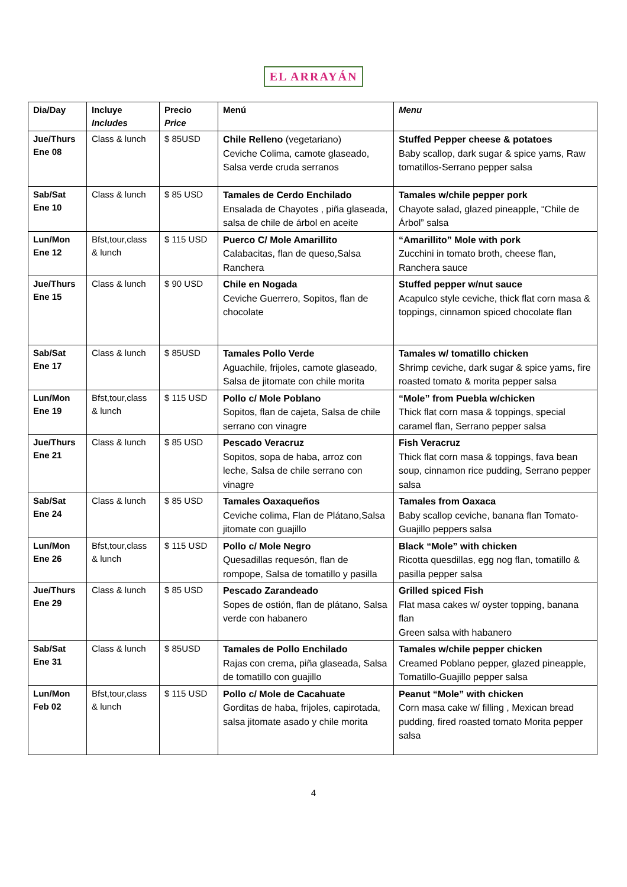EL ARRAYÁN
| Dia/Day | Incluye Includes | Precio Price | Menú | Menu |
| --- | --- | --- | --- | --- |
| Jue/Thurs Ene 08 | Class & lunch | $ 85USD | Chile Relleno (vegetariano) Ceviche Colima, camote glaseado, Salsa verde cruda serranos | Stuffed Pepper cheese & potatoes Baby scallop, dark sugar & spice yams, Raw tomatillos-Serrano pepper salsa |
| Sab/Sat Ene 10 | Class & lunch | $ 85 USD | Tamales de Cerdo Enchilado Ensalada de Chayotes , piña glaseada, salsa de chile de árbol en aceite | Tamales w/chile pepper pork Chayote salad, glazed pineapple, “Chile de Árbol” salsa |
| Lun/Mon Ene 12 | Bfst,tour,class & lunch | $ 115 USD | Puerco C/ Mole Amarillito Calabacitas, flan de queso,Salsa Ranchera | “Amarillito” Mole with pork Zucchini in tomato broth, cheese flan, Ranchera sauce |
| Jue/Thurs Ene 15 | Class & lunch | $ 90 USD | Chile en Nogada Ceviche Guerrero, Sopitos, flan de chocolate | Stuffed pepper w/nut sauce Acapulco style ceviche, thick flat corn masa & toppings, cinnamon spiced chocolate flan |
| Sab/Sat Ene 17 | Class & lunch | $ 85USD | Tamales Pollo Verde Aguachile, frijoles, camote glaseado, Salsa de jitomate con chile morita | Tamales w/ tomatillo chicken Shrimp ceviche, dark sugar & spice yams, fire roasted tomato & morita pepper salsa |
| Lun/Mon Ene 19 | Bfst,tour,class & lunch | $ 115 USD | Pollo c/ Mole Poblano Sopitos, flan de cajeta, Salsa de chile serrano con vinagre | “Mole” from Puebla w/chicken Thick flat corn masa & toppings, special caramel flan, Serrano pepper salsa |
| Jue/Thurs Ene 21 | Class & lunch | $ 85 USD | Pescado Veracruz Sopitos, sopa de haba, arroz con leche, Salsa de chile serrano con vinagre | Fish Veracruz Thick flat corn masa & toppings, fava bean soup, cinnamon rice pudding, Serrano pepper salsa |
| Sab/Sat Ene 24 | Class & lunch | $ 85 USD | Tamales Oaxaqueños Ceviche colima, Flan de Plátano,Salsa jitomate con guajillo | Tamales from Oaxaca Baby scallop ceviche, banana flan Tomato-Guajillo peppers salsa |
| Lun/Mon Ene 26 | Bfst,tour,class & lunch | $ 115 USD | Pollo c/ Mole Negro Quesadillas requesón, flan de rompope, Salsa de tomatillo y pasilla | Black “Mole” with chicken Ricotta quesdillas, egg nog flan, tomatillo & pasilla pepper salsa |
| Jue/Thurs Ene 29 | Class & lunch | $ 85 USD | Pescado Zarandeado Sopes de ostión, flan de plátano, Salsa verde con habanero | Grilled spiced Fish Flat masa cakes w/ oyster topping, banana flan Green salsa with habanero |
| Sab/Sat Ene 31 | Class & lunch | $ 85USD | Tamales de Pollo Enchilado Rajas con crema, piña glaseada, Salsa de tomatillo con guajillo | Tamales w/chile pepper chicken Creamed Poblano pepper, glazed pineapple, Tomatillo-Guajillo pepper salsa |
| Lun/Mon Feb 02 | Bfst,tour,class & lunch | $ 115 USD | Pollo c/ Mole de Cacahuate Gorditas de haba, frijoles, capirotada, salsa jitomate asado y chile morita | Peanut “Mole” with chicken Corn masa cake w/ filling , Mexican bread pudding, fired roasted tomato Morita pepper salsa |
4